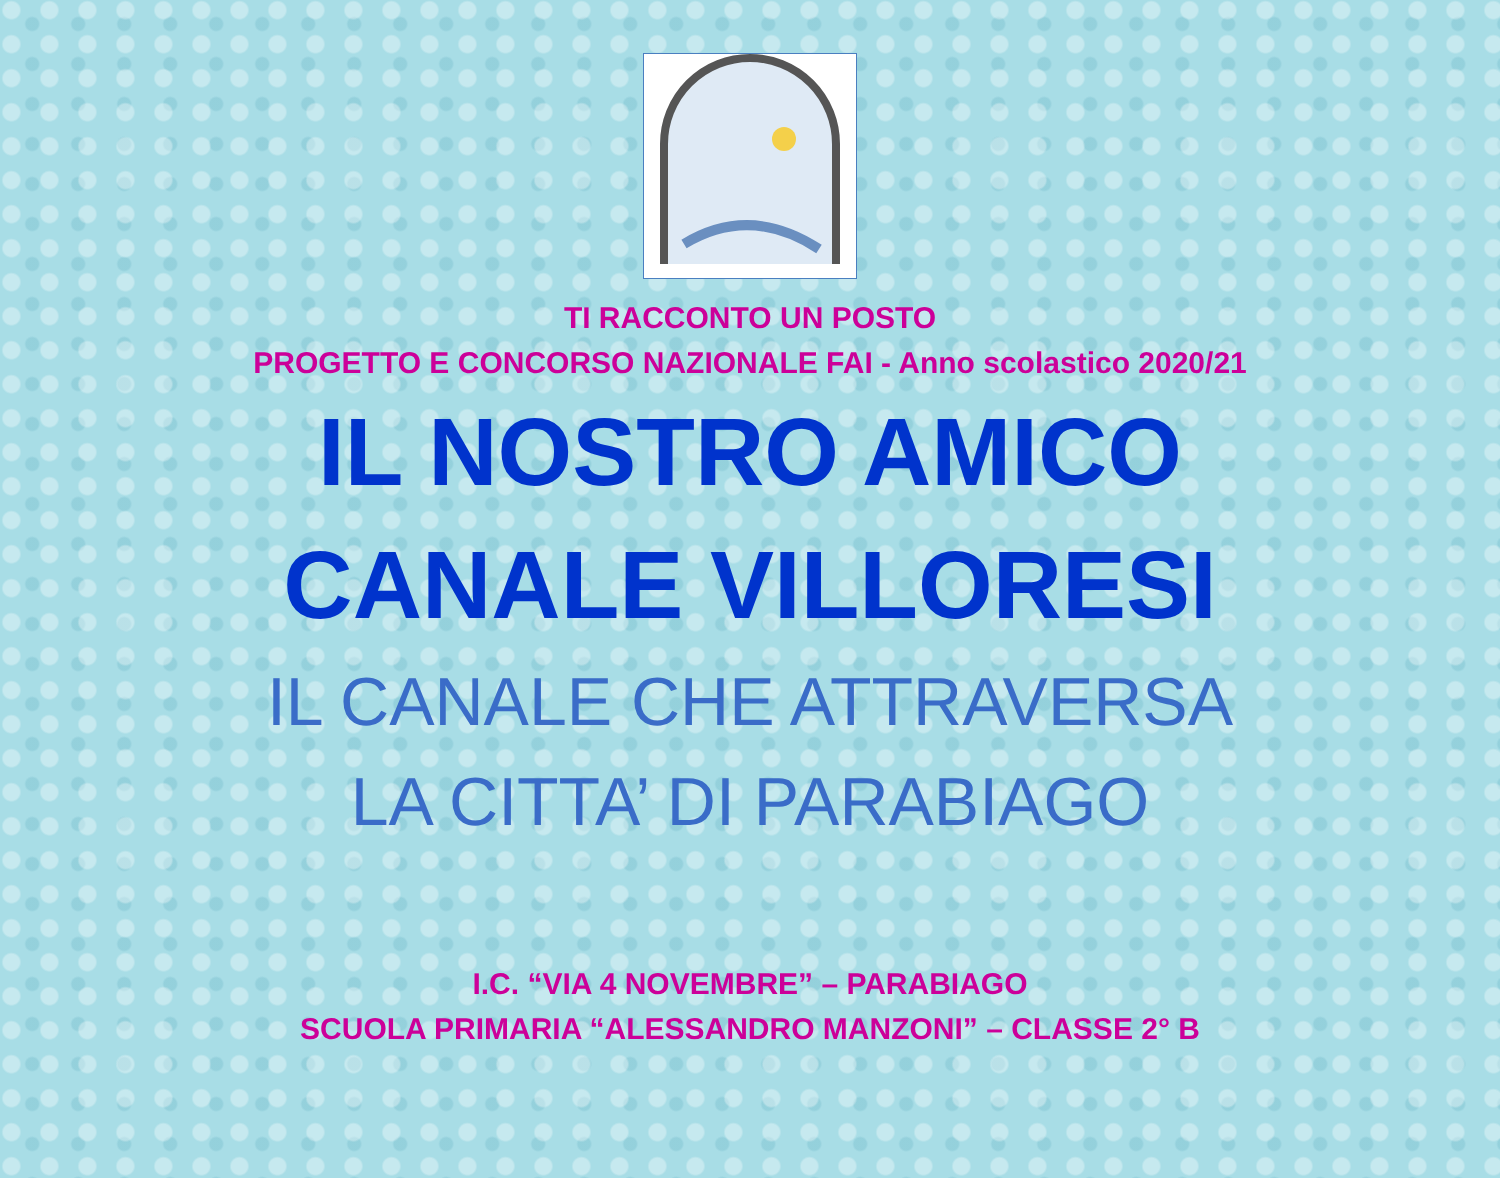TI RACCONTO UN POSTO
PROGETTO E CONCORSO NAZIONALE FAI - Anno scolastico 2020/21
IL NOSTRO AMICO
CANALE VILLORESI
IL CANALE CHE ATTRAVERSA
LA CITTA’ DI PARABIAGO
I.C. “VIA 4 NOVEMBRE” – PARABIAGO
SCUOLA PRIMARIA “ALESSANDRO MANZONI” – CLASSE 2° B